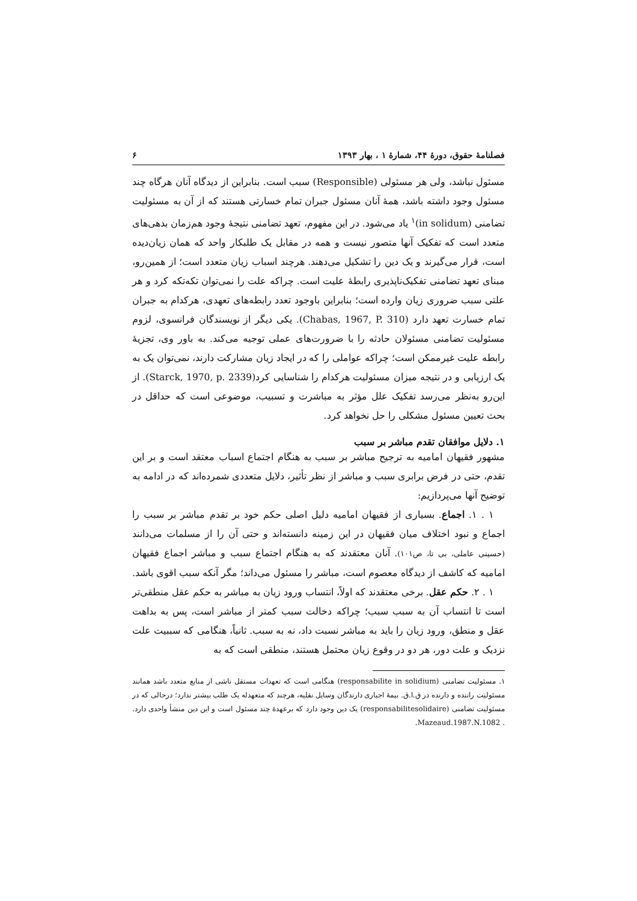فصلنامهٔ حقوق، دورهٔ ۴۴، شمارهٔ ۱ ، بهار ۱۳۹۳ ۶
مسئول نباشد، ولی هر مسئولی (Responsible) سبب است. بنابراین از دیدگاه آنان هرگاه چند مسئول وجود داشته باشد، همهٔ آنان مسئول جبران تمام خسارتی هستند که از آن به مسئولیت تضامنی (in solidum)<sup>۱</sup> یاد می‌شود. در این مفهوم، تعهد تضامنی نتیجهٔ وجود هم‌زمان بدهی‌های متعدد است که تفکیک آنها متصور نیست و همه در مقابل یک طلبکار واحد که همان زیان‌دیده است، قرار می‌گیرند و یک دین را تشکیل می‌دهند. هرچند اسباب زیان متعدد است؛ از همین‌رو، مبنای تعهد تضامنی تفکیک‌ناپذیری رابطهٔ علیت است. چراکه علت را نمی‌توان تکه‌تکه کرد و هر علتی سبب ضروری زیان وارده است؛ بنابراین باوجود تعدد رابطه‌های تعهدی، هرکدام به جبران تمام خسارت تعهد دارد (Chabas, 1967, P. 310). یکی دیگر از نویسندگان فرانسوی، لزوم مسئولیت تضامنی مسئولان حادثه را با ضرورت‌های عملی توجیه می‌کند. به باور وی، تجزیهٔ رابطه علیت غیرممکن است؛ چراکه عواملی را که در ایجاد زیان مشارکت دارند، نمی‌توان یک به یک ارزیابی و در نتیجه میزان مسئولیت هرکدام را شناسایی کرد(Starck, 1970, p. 2339). از این‌رو به‌نظر می‌رسد تفکیک علل مؤثر به مباشرت و تسبیب، موضوعی است که حداقل در بحث تعیین مسئول مشکلی را حل نخواهد کرد.
۱. دلایل موافقان تقدم مباشر بر سبب
مشهور فقیهان امامیه به ترجیح مباشر بر سبب به هنگام اجتماع اسباب معتقد است و بر این تقدم، حتی در فرض برابری سبب و مباشر از نظر تأثیر، دلایل متعددی شمرده‌اند که در ادامه به توضیح آنها می‌پردازیم:
۱ . ۱. اجماع. بسیاری از فقیهان امامیه دلیل اصلی حکم خود بر تقدم مباشر بر سبب را اجماع و نبود اختلاف میان فقیهان در این زمینه دانسته‌اند و حتی آن را از مسلمات می‌دانند (حسینی عاملی، بی تا، ص۱۰۱). آنان معتقدند که به هنگام اجتماع سبب و مباشر اجماع فقیهان امامیه که کاشف از دیدگاه معصوم است، مباشر را مسئول می‌داند؛ مگر آنکه سبب اقوی باشد.
۱ . ۲. حکم عقل. برخی معتقدند که اولاً، انتساب ورود زیان به مباشر به حکم عقل منطقی‌تر است تا انتساب آن به سبب سبب؛ چراکه دخالت سبب کمتر از مباشر است، پس به بداهت عقل و منطق، ورود زیان را باید به مباشر نسبت داد، نه به سبب. ثانیاً، هنگامی که سببیت علت نزدیک و علت دور، هر دو در وقوع زیان محتمل هستند، منطقی است که به
۱. مسئولیت تضامنی (responsabilite in solidium) هنگامی است که تعهدات مستقل ناشی از منابع متعدد باشد همانند مسئولیت راننده و دارنده در ق.ا.ق. بیمهٔ اجباری دارندگان وسایل نقلیه، هرچند که متعهدله یک طلب بیشتر ندارد؛ درحالی که در مسئولیت تضامنی (responsabilitesolidaire) یک دین وجود دارد که برعهدهٔ چند مسئول است و این دین منشأ واحدی دارد. . Mazeaud.1987.N.1082.